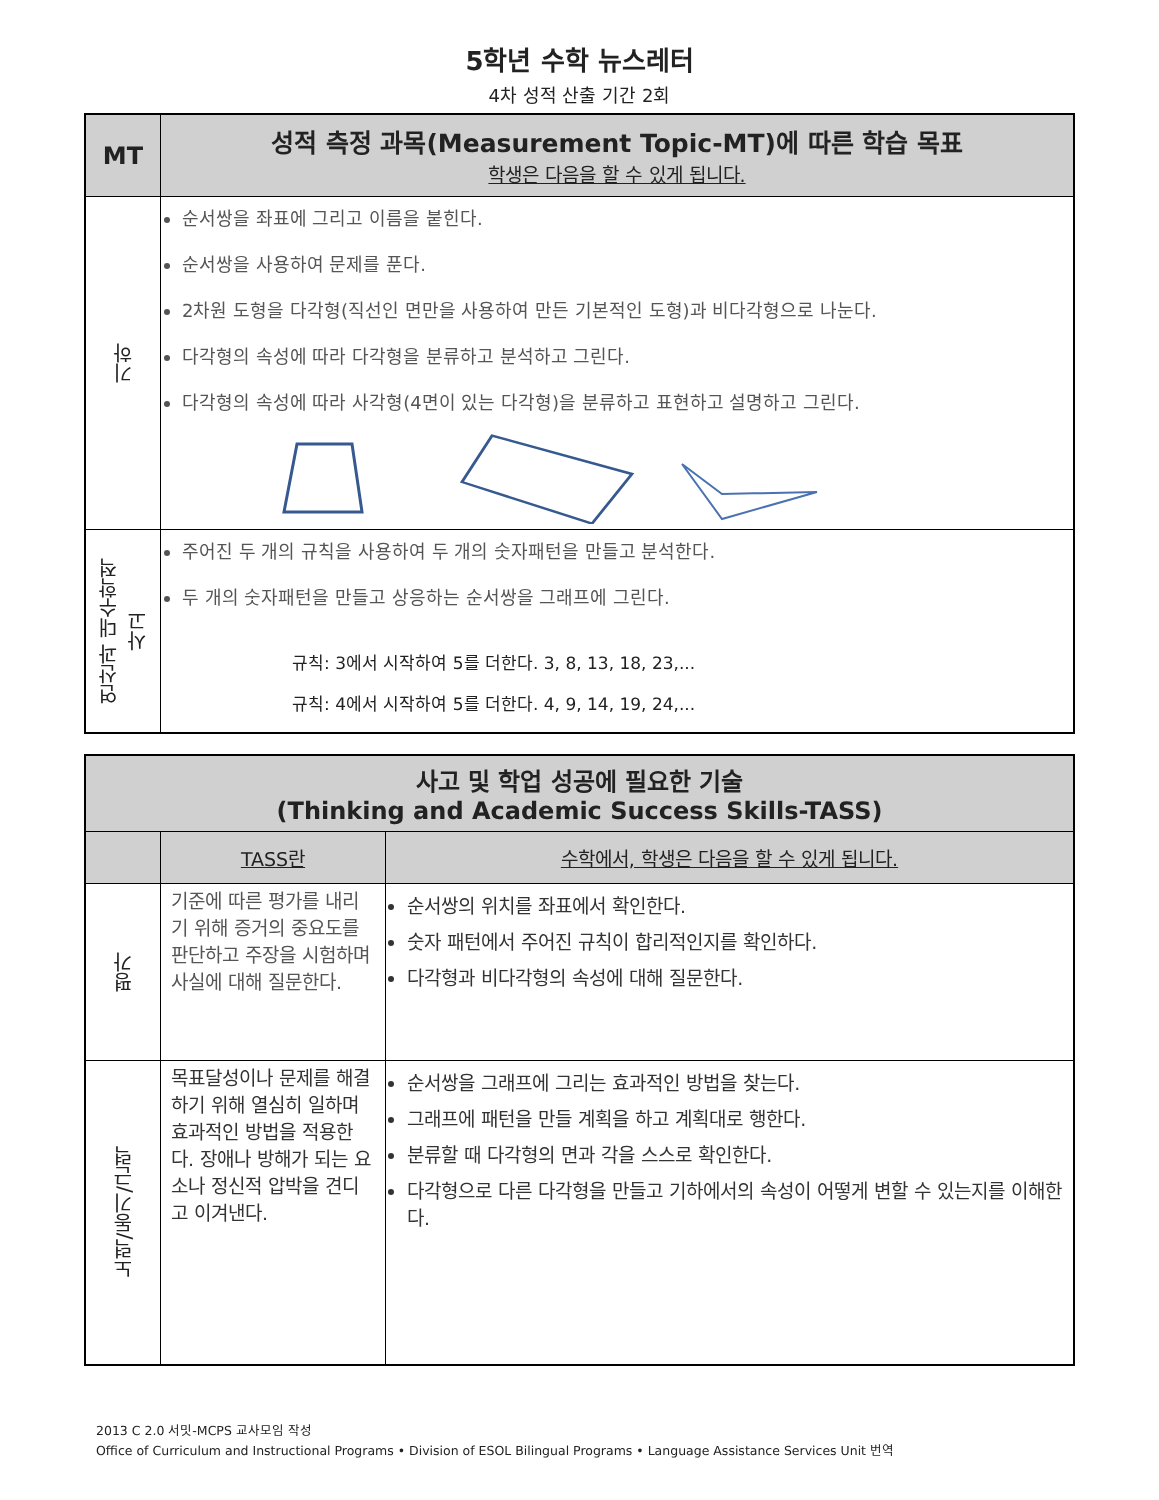5학년 수학 뉴스레터
4차 성적 산출 기간 2회
| MT | 성적 측정 과목(Measurement Topic-MT)에 따른 학습 목표 학생은 다음을 할 수 있게 됩니다. |
| --- | --- |
| 기하 | 순서쌍을 좌표에 그리고 이름을 붙힌다. 순서쌍을 사용하여 문제를 푼다. 2차원 도형을 다각형(직선인 면만을 사용하여 만든 기본적인 도형)과 비다각형으로 나눈다. 다각형의 속성에 따라 다각형을 분류하고 분석하고 그린다. 다각형의 속성에 따라 사각형(4면이 있는 다각형)을 분류하고 표현하고 설명하고 그린다. |
| 연산과 대수학적 사고 | 주어진 두 개의 규칙을 사용하여 두 개의 숫자패턴을 만들고 분석한다. 두 개의 숫자패턴을 만들고 상응하는 순서쌍을 그래프에 그린다. 규칙: 3에서 시작하여 5를 더한다. 3, 8, 13, 18, 23,... 규칙: 4에서 시작하여 5를 더한다. 4, 9, 14, 19, 24,... |
| 사고 및 학업 성공에 필요한 기술 (Thinking and Academic Success Skills-TASS) | | |
| --- | --- | --- |
| | TASS란 | 수학에서, 학생은 다음을 할 수 있게 됩니다. |
| 평가 | 기준에 따른 평가를 내리기 위해 증거의 중요도를 판단하고 주장을 시험하며 사실에 대해 질문한다. | 순서쌍의 위치를 좌표에서 확인한다. 숫자 패턴에서 주어진 규칙이 합리적인지를 확인하다. 다각형과 비다각형의 속성에 대해 질문한다. |
| 노력/동기/근력 | 목표달성이나 문제를 해결하기 위해 열심히 일하며 효과적인 방법을 적용한다. 장애나 방해가 되는 요소나 정신적 압박을 견디고 이겨낸다. | 순서쌍을 그래프에 그리는 효과적인 방법을 찾는다. 그래프에 패턴을 만들 계획을 하고 계획대로 행한다. 분류할 때 다각형의 면과 각을 스스로 확인한다. 다각형으로 다른 다각형을 만들고 기하에서의 속성이 어떻게 변할 수 있는지를 이해한다. |
2013 C 2.0 서밋-MCPS 교사모임 작성
Office of Curriculum and Instructional Programs • Division of ESOL Bilingual Programs • Language Assistance Services Unit 번역